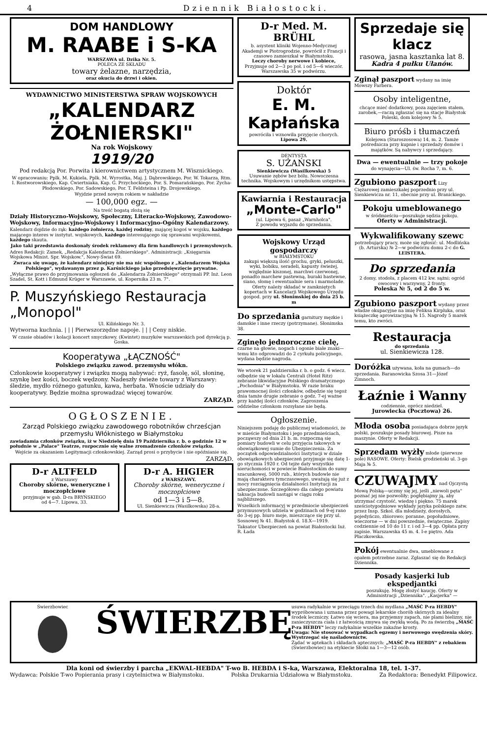4 Dziennik Białostocki.
DOM HANDLOWY
M. RAABE i S-KA
WARSZAWA ul. Dzika Nr. 5.
POLECA ZE SKŁADU
towary żelazne, narzędzia,
oraz okucia do drzwi i okien.
WYDAWNICTWO MINISTERSTWA SPRAW WOJSKOWYCH
„KALENDARZ ŻOŁNIERSKI"
Na rok Wojskowy
1919/20
Pod redakcją Por. Porwita i kierownictwem artystycznem M. Wisznickiego.
W opracowaniu: Pplk. M. Kukiela, Pplk. M. Wyrostka, Maj. J. Dąbrowskiego, Por. W. Tokarza, Rtm. I. Rostworowskiego, Kap. Ćwiertniaka, Kap. G. Przychockiego, Por. S. Pomarańskiego, Por. Zycha-Płodowskiego, Por. Sadowskiego, Por. T. Feldsteina i Pp. Drojowskiego.
Wyjdzie przed nowym rokiem w nakładzie
— 100,000 egz. —
Na treść bogatą złożą się
Działy Historyczno-Wojskowy, Społeczny, Literacko-Wojskowy, Zawodowo-Wojskowy, Informacyjno-Wojskowy i Informacyjno-Ogólny Kalendarzowy.
Kalendarz dojdzie do rąk: każdego żołnierza, każdej rodziny, mającej kogoś w wojsku, każdego mającego interes w instytut. wojskowych, każdego interesującego się sprawami wojskowemi, każdego skauta.
Jako taki przedstawia doskonały środek reklamowy dla firm handlowych i przemysłowych.
Adres Redakcji: Zamek, „Redakcja Kalendarza Żołnierskiego". Administracji: „Księgarnia Wojskowa Minist. Spr. Wojskow.", Nowy-Świat 69.
Zwraca się uwagę, że kalendarz niniejszy nie ma nic wspólnego z „Kalendarzem Wojska Polskiego", wydawanym przez p. Karśnickiego jako przedsięwzięcie prywatne.
„Wyłączne prawo do przyjmowania ogłoszeń do „Kalendarza Żołnierskiego" otrzymali PP. Inż. Leon Szadel, St. Kott i Edmund Krüger w Warszawie, ul. Kopernika 23 m. 7".
P. Muszyńskiego Restauracja „Monopol"
Ul. Kilińskiego Nr. 3.
Wytworna kuchnia. | | | Pierwszorzędne napoje. | | | Ceny niskie.
W czasie obiadów i kolacji koncert smyczkowy. (Kwintet) muzyków warszawskich pod dyrekcją p. Goska.
Kooperatywa „ŁĄCZNOŚĆ"
Polskiego związku zawod. przemysłu włókn.
Członkowie kooperatywy i związku mogą nabywać: ryż, fasolę, sól, słoninę, szynkę bez kości, boczek wędzony. Nadeszły świeże towary z Warszawy: śledzie, mydło różnego gatunku, kawa, herbata. Wnoście udziały do kooperatywy. Będzie można sprowadzać więcej towarów.
ZARZĄD.
OGŁOSZENIE.
Zarząd Polskiego związku zawodowego robotników chrześcjan przemysłu Włóknistego w Białymstoku
zawiadamia członków związku, iż w Niedzielę dnia 19 Października r. b. o godzinie 12 w południe w „Palace" Teatrze, rozpocznie się walne zromadzenie członków związku.
Wejście za okazaniem Legitymacji członkowskiej. Zarząd prosi o przybycie i nie opóźnianie się.
ZARZĄD.
D-r ALTFELD
z Warszawy
Choroby skórne, weneryczne i moczopłciowe
przyjmuje w gab. D-ra BRYŃSKIEGO
od 4—7. Lipowa, 33.
D-r A. HIGIER
z WARSZAWY.
Choroby skórne, weneryczne i moczopłciowe
od 1—3 i 5—8.
Ul. Sienkiewicza (Wasilkowska) 28-a.
D-r Med. M. BRÜHL
b. asystent kliniki Wojenno-Medycznej Akademji w Piotrogrodzie, powrócił z Francji i czasowo zamieszkał w Białymstoku.
Leczy choroby nerwowe i kobiece,
Przyjmuje od 2—3 po poł. i od 5—6 wieczór.
Warszawska 35 w podwórzu.
Doktór
E. M. Kapłańska
powróciła i wznowiła przyjęcie chorych. Lipowa 29.
DENTYSTA
S. UŻAŃSKI
Sienkiewicza (Wasilkowska) 5
Usuwanie zębów bez bólu. Nowoczesna technika. Wojskowym i urzędnikom ustępstwa.
Kawiarnia i Restauracja
„Monte-Carlo"
(ul. Lipowa 6, pasaż „Warnholca".
Z powodu wyjazdu do sprzedania.
Wojskowy Urząd gospodarczy
w BIAŁYMSTOKU
zakupi większą ilość grochu, gryki, peluszki, wyki, bobiku, seradeli, kapusty świeżej, względnie kiszonej, marchwi czerwonej, ponadto marchew pastewną, buraki bastewne, siano, słomę i ewentualnie sera i marmolade. Oferty należy składać w zamkniętych kopertach w Kancelarji Wojskowego Urzędu gospod. przy ul. Słonimskiej do dnia 25 b. m
Do sprzedania garnitury męzkie i damskie i inne rzeczy (potrzymane). Słonimska 38.
Zginęło jednoroczne cielę, czarne na głowie, nogach i ogonie białe znaki—temu kto odprowadzi do 2 cyrkułu policyjnego, wydana będzie nagroda.
We wtorek 21 października r. b. o godz. 6 wiecz. odbędzie się w lokalu Centrali (Hotel Ritz) zebranie likwidacyjne Polskiego dramatycznego „Pochodnia" w Białymstoku. W razie braku prawomocnej ilości członków, odbędzie się tegoż dnia tamże drugie zebranie o godz. 7-ej ważne przy każdej ilości członków. Zaproszenia oddzielne członkom rozsyłane nie będą.
Ogłoszenie.
Niniejszem podaję do publicznej wiadomości, że w mieście Białymstoku i jego przedmieściach, począwszy od dnia 21 b. m. rozpoczną się pomiary budowli w celu przyjęcia takowych w obowiązkowej sumie do Ubezpieczenia. Za początek odpowiedzialności Instytucji w dziale obowiązkowych ubezpieczeń przyjmuje się datę 1-go stycznia 1920 r. Od tejże daty wszystkie nieruchomości w powiecie Białostockim do sumy szacunkowej, 5000 rub., których budowle nie mają charakteru tymczasowego, uważają się już z mocy rozciągnięcia działalności Instytucji za ubezpieczone. Szczegółowo dla całego powiatu taksacja budowli nastąpi w ciągu roku najbliższego.
Wszelkich informacyj w przedmiocie ubezpieczeń przymusowych udziela w godzinach od 9-ej rano do 3-ej pp. biuro moje, mieszczące się przy ul. Sosnowej № 41. Białystok d. 18.X—1919.
Taksator Ubezpieczeń na powiat Białostocki Inż. R. Łada
Sprzedaje się klacz
rasowa, jasna kasztanka lat 8.
Kadra 4 pułku Ułanów.
Zginął paszport wydany na imię Mowszy Farbera.
Osoby inteligentne,
chcące mieć dodatkowy, poza zajęciem stałem, zarobek,—raczą zgłaszać się na stacje Białystok Poleski, dom kolejowy № 5.
Biuro próśb i tłumaczeń
Kolejowa (Staroszosowa) 14, m. 2. Tamże pośrednicza przy kupnie i sprzedaży domów i majątków. Są nabywcy i sprzedający.
Dwa — ewentualnie — trzy pokoje
do wynajęcia—Ul. św. Rocha 7, m. 6.
Zgubiono paszport Lizy Ciężarowej zamieszkałej poprzednio przy ul. Sienkiewicza nr. 11, obecnie przy ul. Branickiego.
Pokoju umeblowanego
w śródmieściu—poszukuje sędzia pokoju.
Oferty w Administracji.
Wykwalifikowany szewc
potrzebujący pracy, może się zgłosić: ul. Modlińska (b. Arturska) № 2—w podwórzu domu 2-c do G. LEISTERA.
Do sprzedania
2 domy, stodoła, z placem 412 kw. sążni; ogród owocowy i warzywny, 2 fronty.
Poleska № 5, od 2 do 5 w.
Zgubiono paszport wydany przez władze okupacyjne na imię Feliksa Kirpluka, oraz książeczkę aprowizacyjną № 15. Nagrody 5 marek temu, kto zwróci.
Restauracja
do sprzedania
ul. Sienkiewicza 128.
Doróżka używana, koła na gumach—do sprzedania. Baranowicka Szosa 31—Józef Zimnoch.
Łaźnie i Wanny
codziennie, oprócz niedziel.
Jurowiecka (Pocztowa) 26.
Młoda osoba posiadająca dobrze język polski, poszukuje posady biurowej. Pisze na maszynie. Oferty w Redakcji.
Sprzedam wyżły młode (pierwsze pole) RASOWE. Oferty: Bielsk grodzieński ul. 3-go Maja № 5.
CZUWAJMY nad Ojczystą Mową Polską—uczmy się jej, jeśli „niewoli pęta" poznać jej nie pozwoliły; pogłębiajmy ją, aby utrzymać czystość, wiedzę i piękno. 75 marek sześciotygodniowe wykłady języka polskiego zatw. przez Insp. Szkol. dla młodzieży, dorosłych, pojedyńczo, zbiorowo; poranne, popołudniowe, wieczorne — w dni powszednie, świąteczne. Zapisy codziennie od 10 do 11 r. i od 3—4 pp. Opłata przy zapisie. Warszawska 45 m. 4. I-e piętro. Ada Płaczkowska.
Pokój ewentualnie dwa, umeblowane z opałem potrzebne zaraz. Zgłaszać się do Redakcji Dziennika.
Posady kasjerki lub ekspedjantki
poszukuję. Mogę złożyć kaucję. Oferty w Administracji „Dziennika". „Kasjerka" —
Świerzbowiec
ŚWIERZBĘ
usuwa radykalnie w przeciągu trzech dni mydlana „MAŚĆ P-ra HEBDY" wypróbowana i uznana przez powagi lekarskie chorób skórnych za idealny środek leczniczy. Łatwo się wciera, ma przyjemny zapach, nie plami bielizny, nie zanieczyszcza ciała i z łatwością zmywa się zwykłą wodą. Po za świerzbą „MAŚĆ P-ra HEBDY" leczy radykalnie wszelkie zakaźne krosty.
Uwaga: Nie stosować w wypadkach egzemy i nerwowego swędzenia skóry.
Wystrzegać się naśladownictw.
Żądać w aptekach i składach aptecznych: „MAŚĆ P-ra HEBDY" z rebakiem (Świerzbowiec) na etykiecie Słoiki na 1—3—12 osób.
Dla koni od świerzby i parcha „EKWAL-HEBDA" T-wo B. HEBDA i S-ka, Warszawa, Elektoralna 18, tel. 1-37.
Wydawca: Polskie T-wo Popierania prasy i czytelnictwa w Białymstoku. Polska Drukarnia Udziałowa w Białymstoku. Za Redaktora: Benedykt Filipowicz.